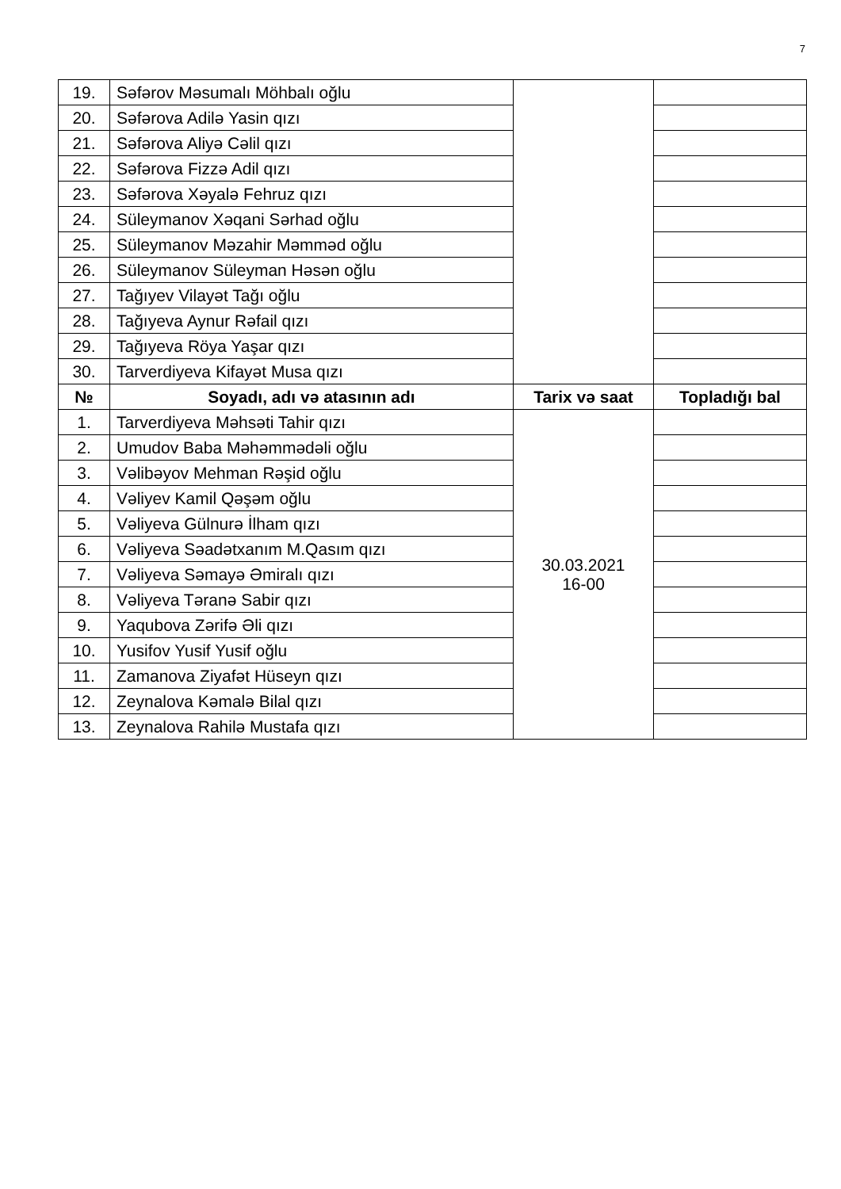7
| 19. | Səfərov Məsumalı Möhbalı oğlu | | |
| 20. | Səfərova Adilə Yasin qızı | | |
| 21. | Səfərova Aliyə Cəlil qızı | | |
| 22. | Səfərova Fizzə Adil qızı | | |
| 23. | Səfərova Xəyalə Fehruz qızı | | |
| 24. | Süleymanov Xəqani Sərhad oğlu | | |
| 25. | Süleymanov Məzahir Məmməd oğlu | | |
| 26. | Süleymanov Süleyman Həsən oğlu | | |
| 27. | Tağıyev Vilayət Tağı oğlu | | |
| 28. | Tağıyeva Aynur Rəfail qızı | | |
| 29. | Tağıyeva Röya Yaşar qızı | | |
| 30. | Tarverdiyeva Kifayət Musa qızı | | |
| № | Soyadı, adı və atasının adı | Tarix və saat | Topladığı bal |
| 1. | Tarverdiyeva Məhsəti Tahir qızı | 30.03.2021 16-00 | |
| 2. | Umudov Baba Məhəmmədəli oğlu | | |
| 3. | Vəlibəyov Mehman Rəşid oğlu | | |
| 4. | Vəliyev Kamil Qəşəm oğlu | | |
| 5. | Vəliyeva Gülnurə İlham qızı | | |
| 6. | Vəliyeva Səadətxanım M.Qasım qızı | | |
| 7. | Vəliyeva Səmayə Əmiralı qızı | | |
| 8. | Vəliyeva Təranə Sabir qızı | | |
| 9. | Yaqubova Zərifə Əli qızı | | |
| 10. | Yusifov Yusif Yusif oğlu | | |
| 11. | Zamanova Ziyafət Hüseyn qızı | | |
| 12. | Zeynalova Kəmalə Bilal qızı | | |
| 13. | Zeynalova Rahilə Mustafa qızı | | |